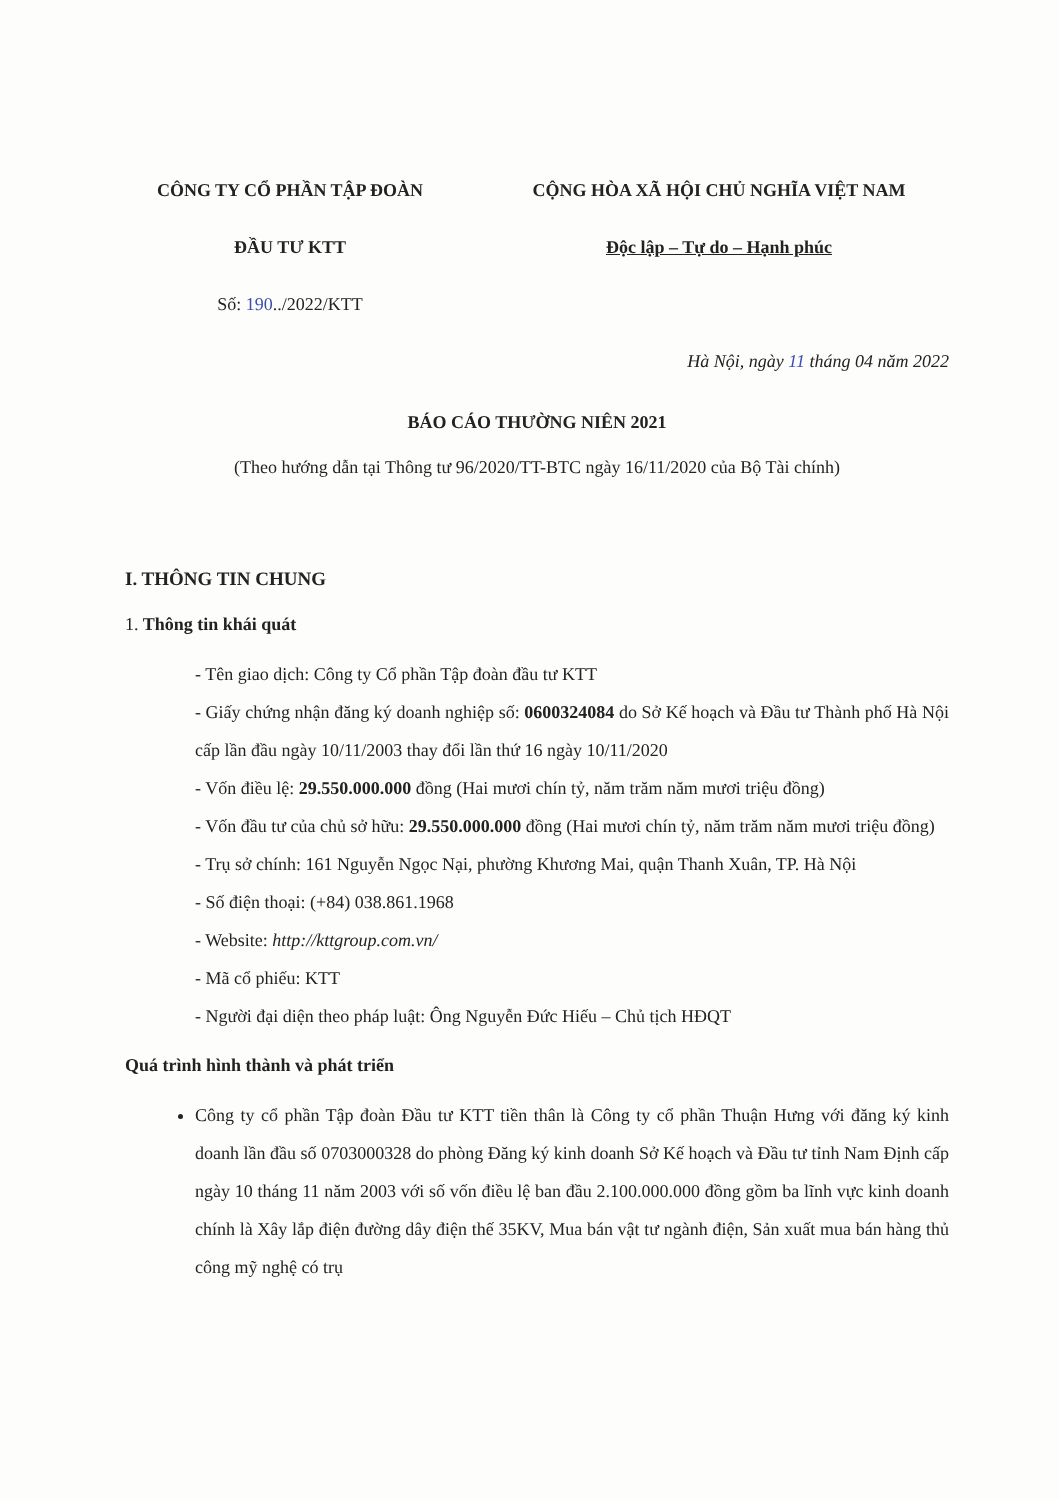CÔNG TY CỔ PHẦN TẬP ĐOÀN
ĐẦU TƯ KTT
Số: 190../2022/KTT
CỘNG HÒA XÃ HỘI CHỦ NGHĨA VIỆT NAM
Độc lập – Tự do – Hạnh phúc
Hà Nội, ngày 11 tháng 04 năm 2022
BÁO CÁO THƯỜNG NIÊN 2021
(Theo hướng dẫn tại Thông tư 96/2020/TT-BTC ngày 16/11/2020 của Bộ Tài chính)
I. THÔNG TIN CHUNG
1. Thông tin khái quát
- Tên giao dịch: Công ty Cổ phần Tập đoàn đầu tư KTT
- Giấy chứng nhận đăng ký doanh nghiệp số: 0600324084 do Sở Kế hoạch và Đầu tư Thành phố Hà Nội cấp lần đầu ngày 10/11/2003 thay đổi lần thứ 16 ngày 10/11/2020
- Vốn điều lệ: 29.550.000.000 đồng (Hai mươi chín tỷ, năm trăm năm mươi triệu đồng)
- Vốn đầu tư của chủ sở hữu: 29.550.000.000 đồng (Hai mươi chín tỷ, năm trăm năm mươi triệu đồng)
- Trụ sở chính: 161 Nguyễn Ngọc Nại, phường Khương Mai, quận Thanh Xuân, TP. Hà Nội
- Số điện thoại: (+84) 038.861.1968
- Website: http://kttgroup.com.vn/
- Mã cổ phiếu: KTT
- Người đại diện theo pháp luật: Ông Nguyễn Đức Hiếu – Chủ tịch HĐQT
Quá trình hình thành và phát triển
Công ty cổ phần Tập đoàn Đầu tư KTT tiền thân là Công ty cổ phần Thuận Hưng với đăng ký kinh doanh lần đầu số 0703000328 do phòng Đăng ký kinh doanh Sở Kế hoạch và Đầu tư tỉnh Nam Định cấp ngày 10 tháng 11 năm 2003 với số vốn điều lệ ban đầu 2.100.000.000 đồng gồm ba lĩnh vực kinh doanh chính là Xây lắp điện đường dây điện thế 35KV, Mua bán vật tư ngành điện, Sản xuất mua bán hàng thủ công mỹ nghệ có trụ